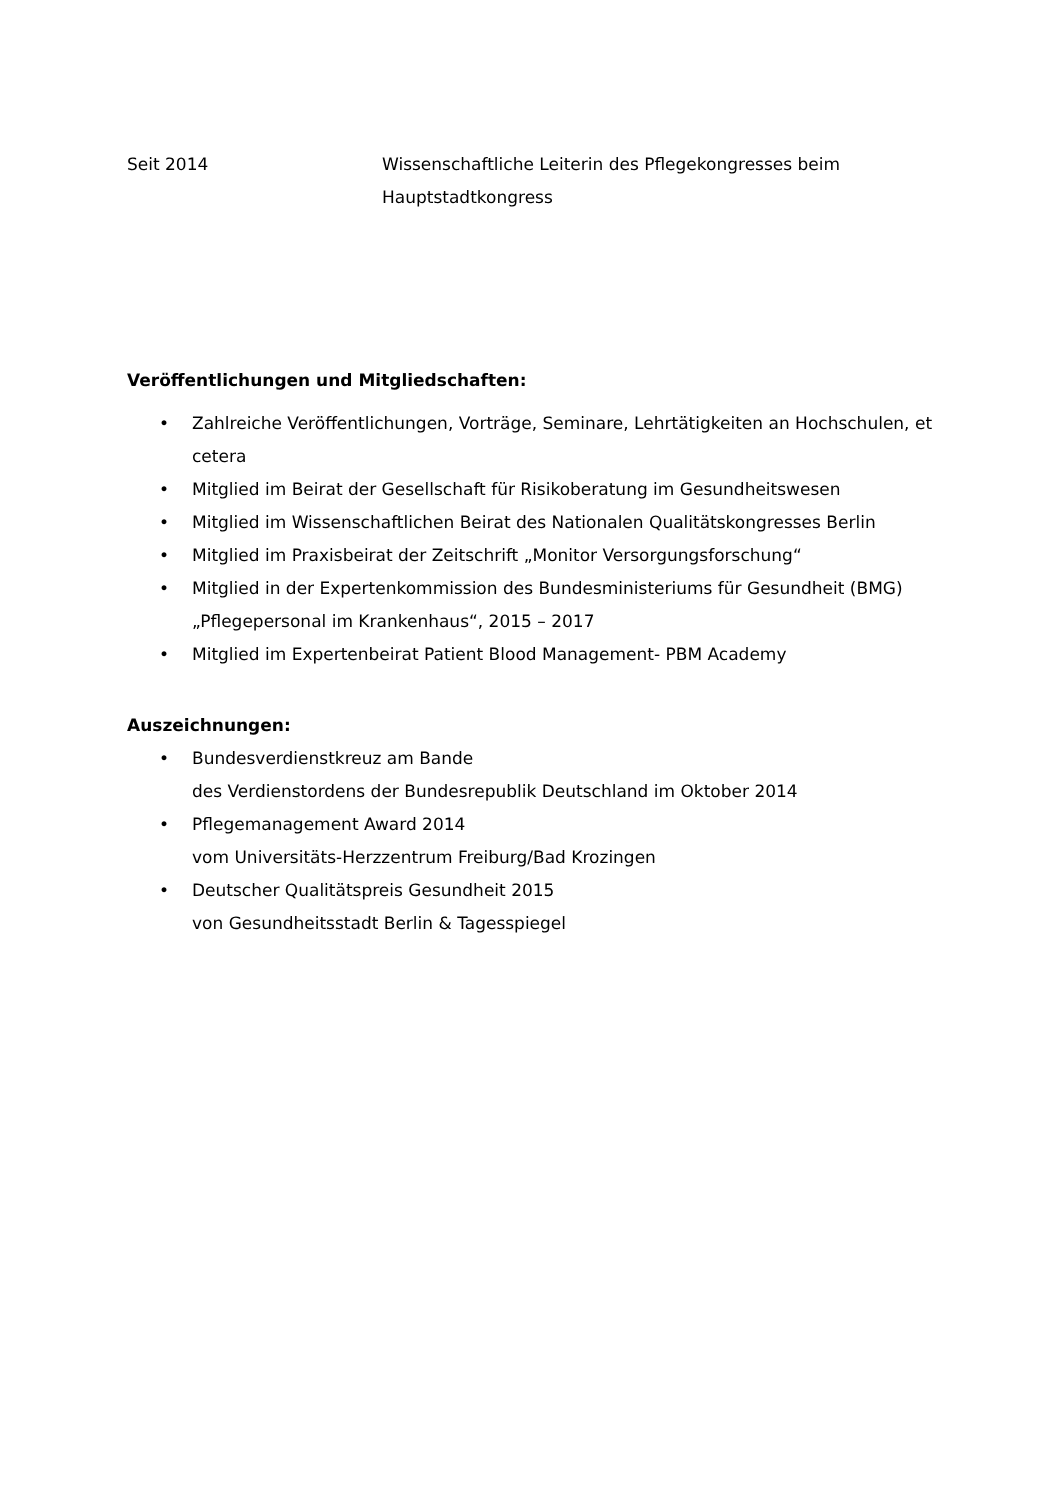Seit 2014 Wissenschaftliche Leiterin des Pflegekongresses beim
Hauptstadtkongress
Veröffentlichungen und Mitgliedschaften:
• Zahlreiche Veröffentlichungen, Vorträge, Seminare, Lehrtätigkeiten an Hochschulen, et cetera
• Mitglied im Beirat der Gesellschaft für Risikoberatung im Gesundheitswesen
• Mitglied im Wissenschaftlichen Beirat des Nationalen Qualitätskongresses Berlin
• Mitglied im Praxisbeirat der Zeitschrift „Monitor Versorgungsforschung“
• Mitglied in der Expertenkommission des Bundesministeriums für Gesundheit (BMG) „Pflegepersonal im Krankenhaus“, 2015 – 2017
• Mitglied im Expertenbeirat Patient Blood Management- PBM Academy
Auszeichnungen:
• Bundesverdienstkreuz am Bande
des Verdienstordens der Bundesrepublik Deutschland im Oktober 2014
• Pflegemanagement Award 2014
vom Universitäts-Herzzentrum Freiburg/Bad Krozingen
• Deutscher Qualitätspreis Gesundheit 2015
von Gesundheitsstadt Berlin & Tagesspiegel